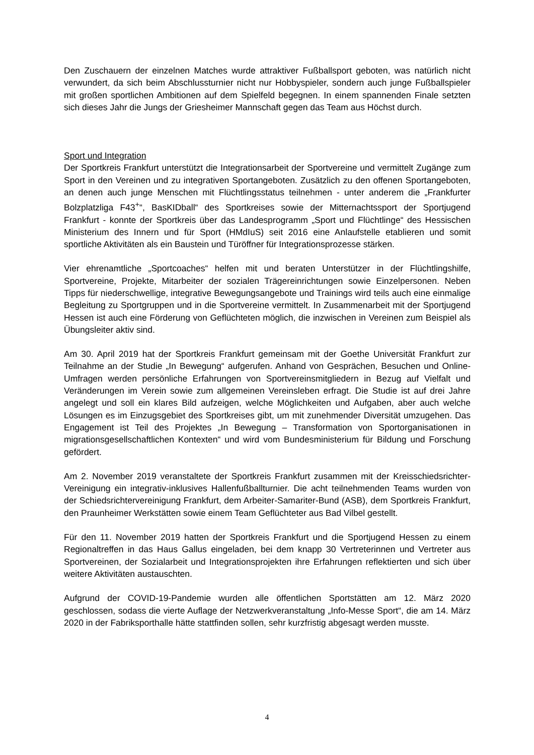Den Zuschauern der einzelnen Matches wurde attraktiver Fußballsport geboten, was natürlich nicht verwundert, da sich beim Abschlussturnier nicht nur Hobbyspieler, sondern auch junge Fußballspieler mit großen sportlichen Ambitionen auf dem Spielfeld begegnen. In einem spannenden Finale setzten sich dieses Jahr die Jungs der Griesheimer Mannschaft gegen das Team aus Höchst durch.
Sport und Integration
Der Sportkreis Frankfurt unterstützt die Integrationsarbeit der Sportvereine und vermittelt Zugänge zum Sport in den Vereinen und zu integrativen Sportangeboten. Zusätzlich zu den offenen Sportangeboten, an denen auch junge Menschen mit Flüchtlingsstatus teilnehmen - unter anderem die „Frankfurter Bolzplatzliga F43<sup>+</sup>“, BasKIDball“ des Sportkreises sowie der Mitternachtssport der Sportjugend Frankfurt - konnte der Sportkreis über das Landesprogramm „Sport und Flüchtlinge“ des Hessischen Ministerium des Innern und für Sport (HMdIuS) seit 2016 eine Anlaufstelle etablieren und somit sportliche Aktivitäten als ein Baustein und Türöffner für Integrationsprozesse stärken.
Vier ehrenamtliche „Sportcoaches“ helfen mit und beraten Unterstützer in der Flüchtlingshilfe, Sportvereine, Projekte, Mitarbeiter der sozialen Trägereinrichtungen sowie Einzelpersonen. Neben Tipps für niederschwellige, integrative Bewegungsangebote und Trainings wird teils auch eine einmalige Begleitung zu Sportgruppen und in die Sportvereine vermittelt. In Zusammenarbeit mit der Sportjugend Hessen ist auch eine Förderung von Geflüchteten möglich, die inzwischen in Vereinen zum Beispiel als Übungsleiter aktiv sind.
Am 30. April 2019 hat der Sportkreis Frankfurt gemeinsam mit der Goethe Universität Frankfurt zur Teilnahme an der Studie „In Bewegung“ aufgerufen. Anhand von Gesprächen, Besuchen und Online-Umfragen werden persönliche Erfahrungen von Sportvereinsmitgliedern in Bezug auf Vielfalt und Veränderungen im Verein sowie zum allgemeinen Vereinsleben erfragt. Die Studie ist auf drei Jahre angelegt und soll ein klares Bild aufzeigen, welche Möglichkeiten und Aufgaben, aber auch welche Lösungen es im Einzugsgebiet des Sportkreises gibt, um mit zunehmender Diversität umzugehen. Das Engagement ist Teil des Projektes „In Bewegung – Transformation von Sportorganisationen in migrationsgesellschaftlichen Kontexten“ und wird vom Bundesministerium für Bildung und Forschung gefördert.
Am 2. November 2019 veranstaltete der Sportkreis Frankfurt zusammen mit der Kreisschiedsrichter-Vereinigung ein integrativ-inklusives Hallenfußballturnier. Die acht teilnehmenden Teams wurden von der Schiedsrichtervereinigung Frankfurt, dem Arbeiter-Samariter-Bund (ASB), dem Sportkreis Frankfurt, den Praunheimer Werkstätten sowie einem Team Geflüchteter aus Bad Vilbel gestellt.
Für den 11. November 2019 hatten der Sportkreis Frankfurt und die Sportjugend Hessen zu einem Regionaltreffen in das Haus Gallus eingeladen, bei dem knapp 30 Vertreterinnen und Vertreter aus Sportvereinen, der Sozialarbeit und Integrationsprojekten ihre Erfahrungen reflektierten und sich über weitere Aktivitäten austauschten.
Aufgrund der COVID-19-Pandemie wurden alle öffentlichen Sportstätten am 12. März 2020 geschlossen, sodass die vierte Auflage der Netzwerkveranstaltung „Info-Messe Sport“, die am 14. März 2020 in der Fabriksporthalle hätte stattfinden sollen, sehr kurzfristig abgesagt werden musste.
4